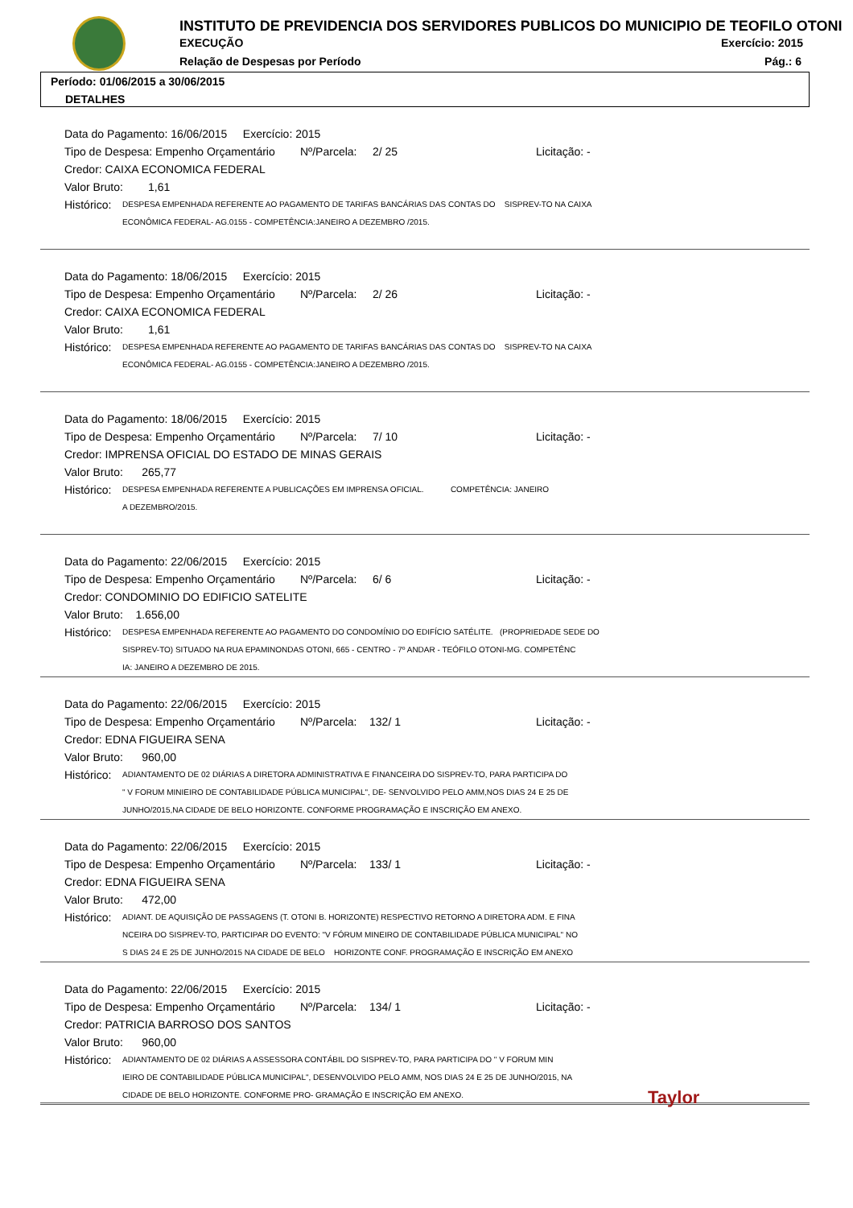INSTITUTO DE PREVIDENCIA DOS SERVIDORES PUBLICOS DO MUNICIPIO DE TEOFILO OTONI
EXECUÇÃO Exercício: 2015
Relação de Despesas por Período
Pág.: 6
Período: 01/06/2015 a 30/06/2015
DETALHES
Data do Pagamento: 16/06/2015 Exercício: 2015
Tipo de Despesa: Empenho Orçamentário Nº/Parcela: 2/ 25 Licitação: -
Credor: CAIXA ECONOMICA FEDERAL
Valor Bruto: 1,61
Histórico: DESPESA EMPENHADA REFERENTE AO PAGAMENTO DE TARIFAS BANCÁRIAS DAS CONTAS DO SISPREV-TO NA CAIXA
ECONÔMICA FEDERAL- AG.0155 - COMPETÊNCIA:JANEIRO A DEZEMBRO /2015.
Data do Pagamento: 18/06/2015 Exercício: 2015
Tipo de Despesa: Empenho Orçamentário Nº/Parcela: 2/ 26 Licitação: -
Credor: CAIXA ECONOMICA FEDERAL
Valor Bruto: 1,61
Histórico: DESPESA EMPENHADA REFERENTE AO PAGAMENTO DE TARIFAS BANCÁRIAS DAS CONTAS DO SISPREV-TO NA CAIXA
ECONÔMICA FEDERAL- AG.0155 - COMPETÊNCIA:JANEIRO A DEZEMBRO /2015.
Data do Pagamento: 18/06/2015 Exercício: 2015
Tipo de Despesa: Empenho Orçamentário Nº/Parcela: 7/ 10 Licitação: -
Credor: IMPRENSA OFICIAL DO ESTADO DE MINAS GERAIS
Valor Bruto: 265,77
Histórico: DESPESA EMPENHADA REFERENTE A PUBLICAÇÕES EM IMPRENSA OFICIAL. COMPETÊNCIA: JANEIRO
A DEZEMBRO/2015.
Data do Pagamento: 22/06/2015 Exercício: 2015
Tipo de Despesa: Empenho Orçamentário Nº/Parcela: 6/ 6 Licitação: -
Credor: CONDOMINIO DO EDIFICIO SATELITE
Valor Bruto: 1.656,00
Histórico: DESPESA EMPENHADA REFERENTE AO PAGAMENTO DO CONDOMÍNIO DO EDIFÍCIO SATÉLITE. (PROPRIEDADE SEDE DO
SISPREV-TO) SITUADO NA RUA EPAMINONDAS OTONI, 665 - CENTRO - 7º ANDAR - TEÓFILO OTONI-MG. COMPETÊNC
IA: JANEIRO A DEZEMBRO DE 2015.
Data do Pagamento: 22/06/2015 Exercício: 2015
Tipo de Despesa: Empenho Orçamentário Nº/Parcela: 132/ 1 Licitação: -
Credor: EDNA FIGUEIRA SENA
Valor Bruto: 960,00
Histórico: ADIANTAMENTO DE 02 DIÁRIAS A DIRETORA ADMINISTRATIVA E FINANCEIRA DO SISPREV-TO, PARA PARTICIPA DO
" V FORUM MINIEIRO DE CONTABILIDADE PÚBLICA MUNICIPAL", DE- SENVOLVIDO PELO AMM,NOS DIAS 24 E 25 DE
JUNHO/2015,NA CIDADE DE BELO HORIZONTE. CONFORME PROGRAMAÇÃO E INSCRIÇÃO EM ANEXO.
Data do Pagamento: 22/06/2015 Exercício: 2015
Tipo de Despesa: Empenho Orçamentário Nº/Parcela: 133/ 1 Licitação: -
Credor: EDNA FIGUEIRA SENA
Valor Bruto: 472,00
Histórico: ADIANT. DE AQUISIÇÃO DE PASSAGENS (T. OTONI B. HORIZONTE) RESPECTIVO RETORNO A DIRETORA ADM. E FINA
NCEIRA DO SISPREV-TO, PARTICIPAR DO EVENTO: "V FÓRUM MINEIRO DE CONTABILIDADE PÚBLICA MUNICIPAL" NO
S DIAS 24 E 25 DE JUNHO/2015 NA CIDADE DE BELO HORIZONTE CONF. PROGRAMAÇÃO E INSCRIÇÃO EM ANEXO
Data do Pagamento: 22/06/2015 Exercício: 2015
Tipo de Despesa: Empenho Orçamentário Nº/Parcela: 134/ 1 Licitação: -
Credor: PATRICIA BARROSO DOS SANTOS
Valor Bruto: 960,00
Histórico: ADIANTAMENTO DE 02 DIÁRIAS A ASSESSORA CONTÁBIL DO SISPREV-TO, PARA PARTICIPA DO " V FORUM MIN
IEIRO DE CONTABILIDADE PÚBLICA MUNICIPAL", DESENVOLVIDO PELO AMM, NOS DIAS 24 E 25 DE JUNHO/2015, NA
CIDADE DE BELO HORIZONTE. CONFORME PRO- GRAMAÇÃO E INSCRIÇÃO EM ANEXO.
Taylor